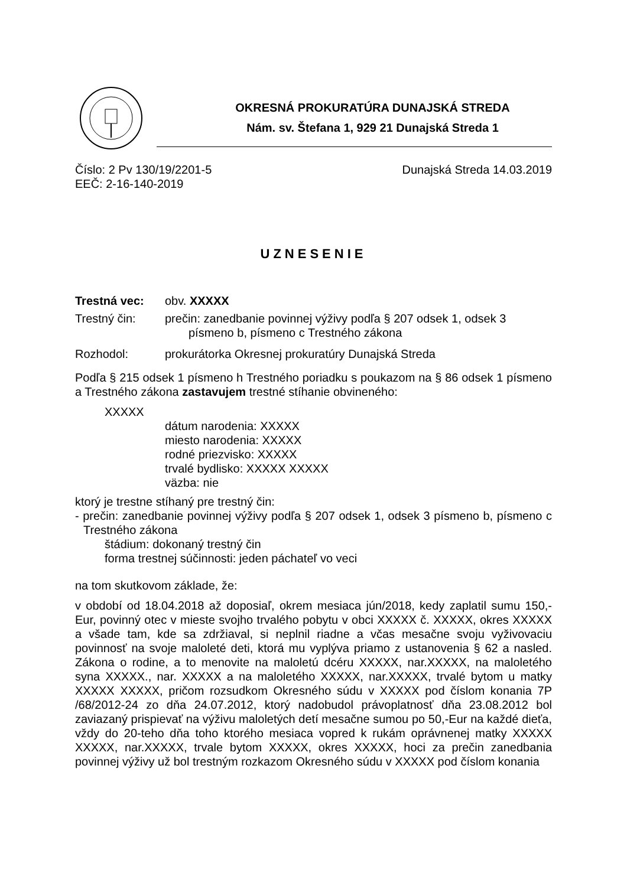OKRESNÁ PROKURATÚRA DUNAJSKÁ STREDA
Nám. sv. Štefana 1, 929 21 Dunajská Streda 1
Číslo: 2 Pv 130/19/2201-5 Dunajská Streda 14.03.2019
EEČ: 2-16-140-2019
UZNESENIE
Trestná vec: obv. XXXXX
Trestný čin: prečin: zanedbanie povinnej výživy podľa § 207 odsek 1, odsek 3
písmeno b, písmeno c Trestného zákona
Rozhodol: prokurátorka Okresnej prokuratúry Dunajská Streda
Podľa § 215 odsek 1 písmeno h Trestného poriadku s poukazom na § 86 odsek 1 písmeno a Trestného zákona zastavujem trestné stíhanie obvineného:
XXXXX
dátum narodenia: XXXXX
miesto narodenia: XXXXX
rodné priezvisko: XXXXX
trvalé bydlisko: XXXXX XXXXX
väzba: nie
ktorý je trestne stíhaný pre trestný čin:
- prečin: zanedbanie povinnej výživy podľa § 207 odsek 1, odsek 3 písmeno b, písmeno c Trestného zákona
štádium: dokonaný trestný čin
forma trestnej súčinnosti: jeden páchateľ vo veci
na tom skutkovom základe, že:
v období od 18.04.2018 až doposiaľ, okrem mesiaca jún/2018, kedy zaplatil sumu 150,-Eur, povinný otec v mieste svojho trvalého pobytu v obci XXXXX č. XXXXX, okres XXXXX a všade tam, kde sa zdržiaval, si neplnil riadne a včas mesačne svoju vyživovaciu povinnosť na svoje maloleté deti, ktorá mu vyplýva priamo z ustanovenia § 62 a nasled. Zákona o rodine, a to menovite na maloletú dcéru XXXXX, nar.XXXXX, na maloletého syna XXXXX., nar. XXXXX a na maloletého XXXXX, nar.XXXXX, trvalé bytom u matky XXXXX XXXXX, pričom rozsudkom Okresného súdu v XXXXX pod číslom konania 7P /68/2012-24 zo dňa 24.07.2012, ktorý nadobudol právoplatnosť dňa 23.08.2012 bol zaviazaný prispievať na výživu maloletých detí mesačne sumou po 50,-Eur na každé dieťa, vždy do 20-teho dňa toho ktorého mesiaca vopred k rukám oprávnenej matky XXXXX XXXXX, nar.XXXXX, trvale bytom XXXXX, okres XXXXX, hoci za prečin zanedbania povinnej výživy už bol trestným rozkazom Okresného súdu v XXXXX pod číslom konania